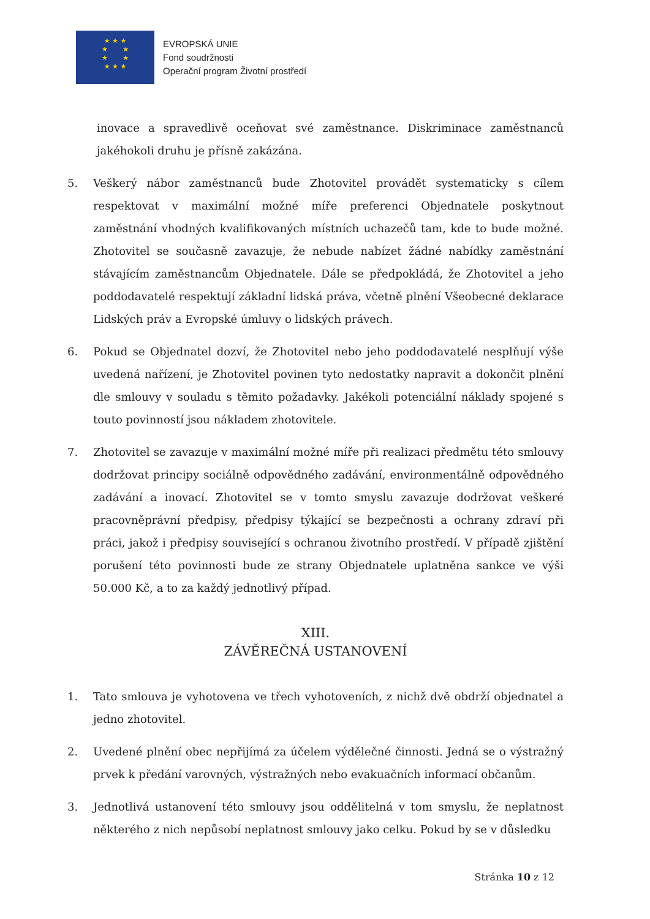★ ★ ★
★ ★
★ ★
★ ★ ★
EVROPSKÁ UNIE
Fond soudržnosti
Operační program Životní prostředí
inovace a spravedlivě oceňovat své zaměstnance. Diskriminace zaměstnanců jakéhokoli druhu je přísně zakázána.
5. Veškerý nábor zaměstnanců bude Zhotovitel provádět systematicky s cílem respektovat v maximální možné míře preferenci Objednatele poskytnout zaměstnání vhodných kvalifikovaných místních uchazečů tam, kde to bude možné. Zhotovitel se současně zavazuje, že nebude nabízet žádné nabídky zaměstnání stávajícím zaměstnancům Objednatele. Dále se předpokládá, že Zhotovitel a jeho poddodavatelé respektují základní lidská práva, včetně plnění Všeobecné deklarace Lidských práv a Evropské úmluvy o lidských právech.
6. Pokud se Objednatel dozví, že Zhotovitel nebo jeho poddodavatelé nesplňují výše uvedená nařízení, je Zhotovitel povinen tyto nedostatky napravit a dokončit plnění dle smlouvy v souladu s těmito požadavky. Jakékoli potenciální náklady spojené s touto povinností jsou nákladem zhotovitele.
7. Zhotovitel se zavazuje v maximální možné míře při realizaci předmětu této smlouvy dodržovat principy sociálně odpovědného zadávání, environmentálně odpovědného zadávání a inovací. Zhotovitel se v tomto smyslu zavazuje dodržovat veškeré pracovněprávní předpisy, předpisy týkající se bezpečnosti a ochrany zdraví při práci, jakož i předpisy související s ochranou životního prostředí. V případě zjištění porušení této povinnosti bude ze strany Objednatele uplatněna sankce ve výši 50.000 Kč, a to za každý jednotlivý případ.
XIII.
ZÁVĚREČNÁ USTANOVENÍ
1. Tato smlouva je vyhotovena ve třech vyhotoveních, z nichž dvě obdrží objednatel a jedno zhotovitel.
2. Uvedené plnění obec nepřijímá za účelem výdělečné činnosti. Jedná se o výstražný prvek k předání varovných, výstražných nebo evakuačních informací občanům.
3. Jednotlivá ustanovení této smlouvy jsou oddělitelná v tom smyslu, že neplatnost některého z nich nepůsobí neplatnost smlouvy jako celku. Pokud by se v důsledku
Stránka 10 z 12